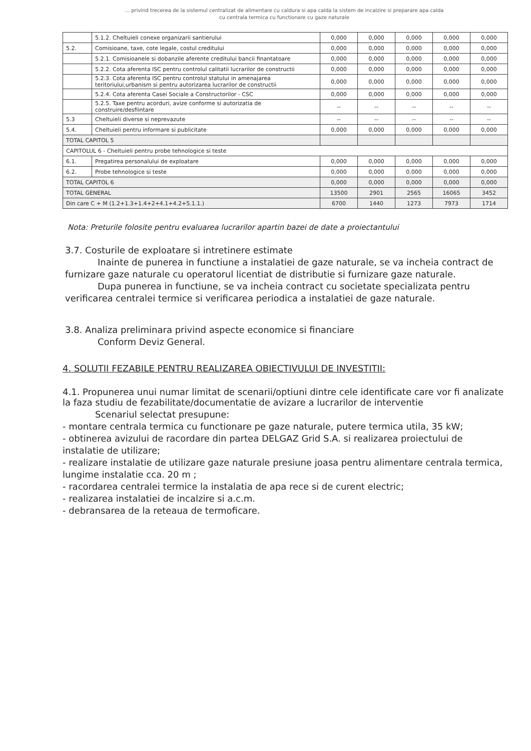... privind trecerea de la sistemul centralizat de alimentare cu caldura si apa calda la sistem de incalzire si preparare apa calda
cu centrala termica cu functionare cu gaze naturale
| | 5.1.2. Cheltuieli conexe organizarii santierului | 0,000 | 0,000 | 0,000 | 0,000 | 0,000 |
| 5.2. | Comisioane, taxe, cote legale, costul creditului | 0,000 | 0,000 | 0,000 | 0,000 | 0,000 |
| | 5.2.1. Comisioanele si dobanzile aferente creditului bancii finantatoare | 0,000 | 0,000 | 0,000 | 0,000 | 0,000 |
| | 5.2.2. Cota aferenta ISC pentru controlul calitatii lucrarilor de constructii | 0,000 | 0,000 | 0,000 | 0,000 | 0,000 |
| | 5.2.3. Cota aferenta ISC pentru controlul statului in amenajarea teritoriului,urbanism si pentru autorizarea lucrarilor de constructii | 0,000 | 0,000 | 0,000 | 0,000 | 0,000 |
| | 5.2.4. Cota aferenta Casei Sociale a Constructorilor - CSC | 0,000 | 0,000 | 0,000 | 0,000 | 0,000 |
| | 5.2.5. Taxe pentru acorduri, avize conforme si autorizatia de construire/desfiintare | -- | -- | -- | -- | -- |
| 5.3 | Cheltuieli diverse si neprevazute | -- | -- | -- | -- | -- |
| 5.4. | Cheltuieli pentru informare si publicitate | 0,000 | 0,000 | 0,000 | 0,000 | 0,000 |
| TOTAL CAPITOL 5 | | | | | | |
| CAPITOLUL 6 - Cheltuieli pentru probe tehnologice si teste | | | | | | |
| 6.1. | Pregatirea personalului de exploatare | 0,000 | 0,000 | 0,000 | 0,000 | 0,000 |
| 6.2. | Probe tehnologice si teste | 0,000 | 0,000 | 0,000 | 0,000 | 0,000 |
| TOTAL CAPITOL 6 | | 0,000 | 0,000 | 0,000 | 0,000 | 0,000 |
| TOTAL GENERAL | | 13500 | 2901 | 2565 | 16065 | 3452 |
| Din care C + M (1.2+1.3+1.4+2+4.1+4.2+5.1.1.) | | 6700 | 1440 | 1273 | 7973 | 1714 |
Nota: Preturile folosite pentru evaluarea lucrarilor apartin bazei de date a proiectantului
3.7. Costurile de exploatare si intretinere estimate
Inainte de punerea in functiune a instalatiei de gaze naturale, se va incheia contract de furnizare gaze naturale cu operatorul licentiat de distributie si furnizare gaze naturale.
Dupa punerea in functiune, se va incheia contract cu societate specializata pentru verificarea centralei termice si verificarea periodica a instalatiei de gaze naturale.
3.8. Analiza preliminara privind aspecte economice si financiare
Conform Deviz General.
4. SOLUTII FEZABILE PENTRU REALIZAREA OBIECTIVULUI DE INVESTITII:
4.1. Propunerea unui numar limitat de scenarii/optiuni dintre cele identificate care vor fi analizate la faza studiu de fezabilitate/documentatie de avizare a lucrarilor de interventie
Scenariul selectat presupune:
- montare centrala termica cu functionare pe gaze naturale, putere termica utila, 35 kW;
- obtinerea avizului de racordare din partea DELGAZ Grid S.A. si realizarea proiectului de instalatie de utilizare;
- realizare instalatie de utilizare gaze naturale presiune joasa pentru alimentare centrala termica, lungime instalatie cca. 20 m ;
- racordarea centralei termice la instalatia de apa rece si de curent electric;
- realizarea instalatiei de incalzire si a.c.m.
- debransarea de la reteaua de termoficare.